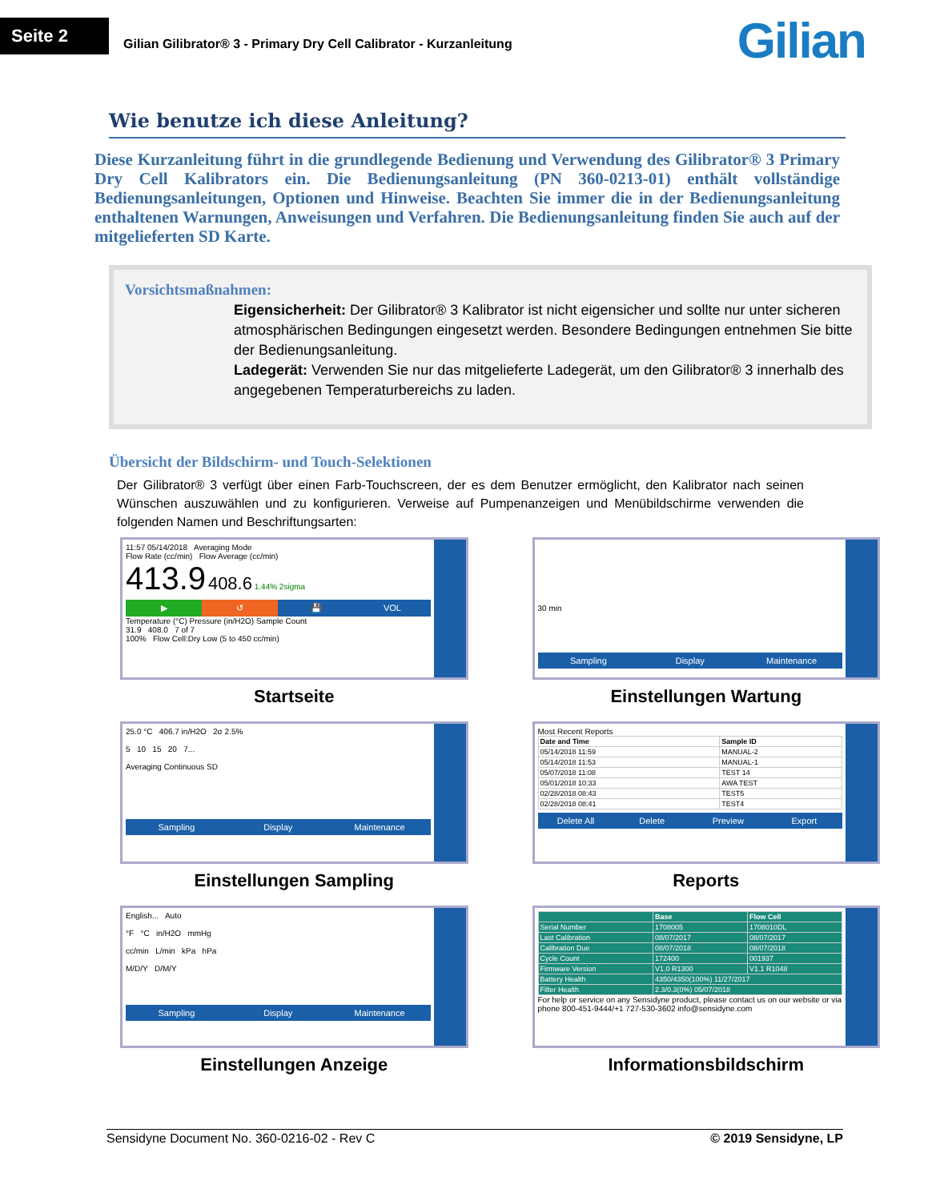Seite 2
Gilian Gilibrator® 3 - Primary Dry Cell Calibrator - Kurzanleitung
Gilian
Wie benutze ich diese Anleitung?
Diese Kurzanleitung führt in die grundlegende Bedienung und Verwendung des Gilibrator® 3 Primary Dry Cell Kalibrators ein. Die Bedienungsanleitung (PN 360-0213-01) enthält vollständige Bedienungsanleitungen, Optionen und Hinweise. Beachten Sie immer die in der Bedienungsanleitung enthaltenen Warnungen, Anweisungen und Verfahren. Die Bedienungsanleitung finden Sie auch auf der mitgelieferten SD Karte.
Vorsichtsmaßnahmen:
Eigensicherheit: Der Gilibrator® 3 Kalibrator ist nicht eigensicher und sollte nur unter sicheren atmosphärischen Bedingungen eingesetzt werden. Besondere Bedingungen entnehmen Sie bitte der Bedienungsanleitung.
Ladegerät: Verwenden Sie nur das mitgelieferte Ladegerät, um den Gilibrator® 3 innerhalb des angegebenen Temperaturbereichs zu laden.
Übersicht der Bildschirm- und Touch-Selektionen
Der Gilibrator® 3 verfügt über einen Farb-Touchscreen, der es dem Benutzer ermöglicht, den Kalibrator nach seinen Wünschen auszuwählen und zu konfigurieren. Verweise auf Pumpenanzeigen und Menübildschirme verwenden die folgenden Namen und Beschriftungsarten:
11:57 05/14/2018 Averaging Mode
Flow Rate (cc/min) Flow Average (cc/min)
413.9 408.6 1.44% 2sigma
▶ ↺ 💾 VOL
Temperature (°C) Pressure (in/H2O) Sample Count
31.9 408.0 7 of 7
100% Flow Cell:Dry Low (5 to 450 cc/min)
Startseite
30 min
Sampling Display Maintenance
Einstellungen Wartung
25.0 °C 406.7 in/H2O 2σ 2.5%
5 10 15 20 7...
Averaging Continuous SD
Sampling Display Maintenance
Einstellungen Sampling
Most Recent Reports
| Date and Time | Sample ID |
| --- | --- |
| 05/14/2018 11:59 | MANUAL-2 |
| 05/14/2018 11:53 | MANUAL-1 |
| 05/07/2018 11:08 | TEST 14 |
| 05/01/2018 10:33 | AWA TEST |
| 02/28/2018 08:43 | TEST5 |
| 02/28/2018 08:41 | TEST4 |
Delete All Delete Preview Export
Reports
English... Auto
°F °C in/H2O mmHg
cc/min L/min kPa hPa
M/D/Y D/M/Y
Sampling Display Maintenance
Einstellungen Anzeige
| | Base | Flow Cell |
| --- | --- | --- |
| Serial Number | 1708005 | 1708010DL |
| Last Calibration | 08/07/2017 | 08/07/2017 |
| Calibration Due | 08/07/2018 | 08/07/2018 |
| Cycle Count | 172400 | 001937 |
| Firmware Version | V1.0 R1300 | V1.1 R1048 |
| Battery Health | 4350/4350(100%) 11/27/2017 | |
| Filter Health | 2.3/0.3(0%) 05/07/2018 | |
For help or service on any Sensidyne product, please contact us on our website or via phone 800-451-9444/+1 727-530-3602 info@sensidyne.com
Informationsbildschirm
Sensidyne Document No. 360-0216-02 - Rev C © 2019 Sensidyne, LP